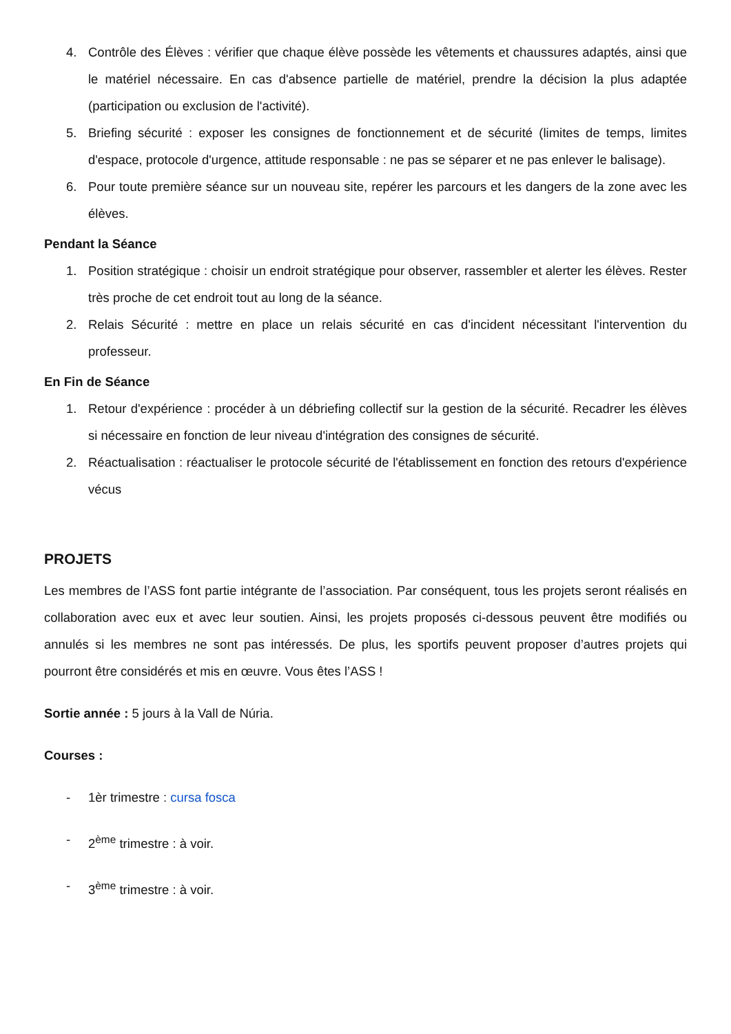4. Contrôle des Élèves : vérifier que chaque élève possède les vêtements et chaussures adaptés, ainsi que le matériel nécessaire. En cas d'absence partielle de matériel, prendre la décision la plus adaptée (participation ou exclusion de l'activité).
5. Briefing sécurité : exposer les consignes de fonctionnement et de sécurité (limites de temps, limites d'espace, protocole d'urgence, attitude responsable : ne pas se séparer et ne pas enlever le balisage).
6. Pour toute première séance sur un nouveau site, repérer les parcours et les dangers de la zone avec les élèves.
Pendant la Séance
1. Position stratégique : choisir un endroit stratégique pour observer, rassembler et alerter les élèves. Rester très proche de cet endroit tout au long de la séance.
2. Relais Sécurité : mettre en place un relais sécurité en cas d'incident nécessitant l'intervention du professeur.
En Fin de Séance
1. Retour d'expérience : procéder à un débriefing collectif sur la gestion de la sécurité. Recadrer les élèves si nécessaire en fonction de leur niveau d'intégration des consignes de sécurité.
2. Réactualisation : réactualiser le protocole sécurité de l'établissement en fonction des retours d'expérience vécus
PROJETS
Les membres de l’ASS font partie intégrante de l’association. Par conséquent, tous les projets seront réalisés en collaboration avec eux et avec leur soutien. Ainsi, les projets proposés ci-dessous peuvent être modifiés ou annulés si les membres ne sont pas intéressés. De plus, les sportifs peuvent proposer d’autres projets qui pourront être considérés et mis en œuvre. Vous êtes l’ASS !
Sortie année : 5 jours à la Vall de Núria.
Courses :
- 1èr trimestre : cursa fosca
- 2<sup>ème</sup> trimestre : à voir.
- 3<sup>ème</sup> trimestre : à voir.